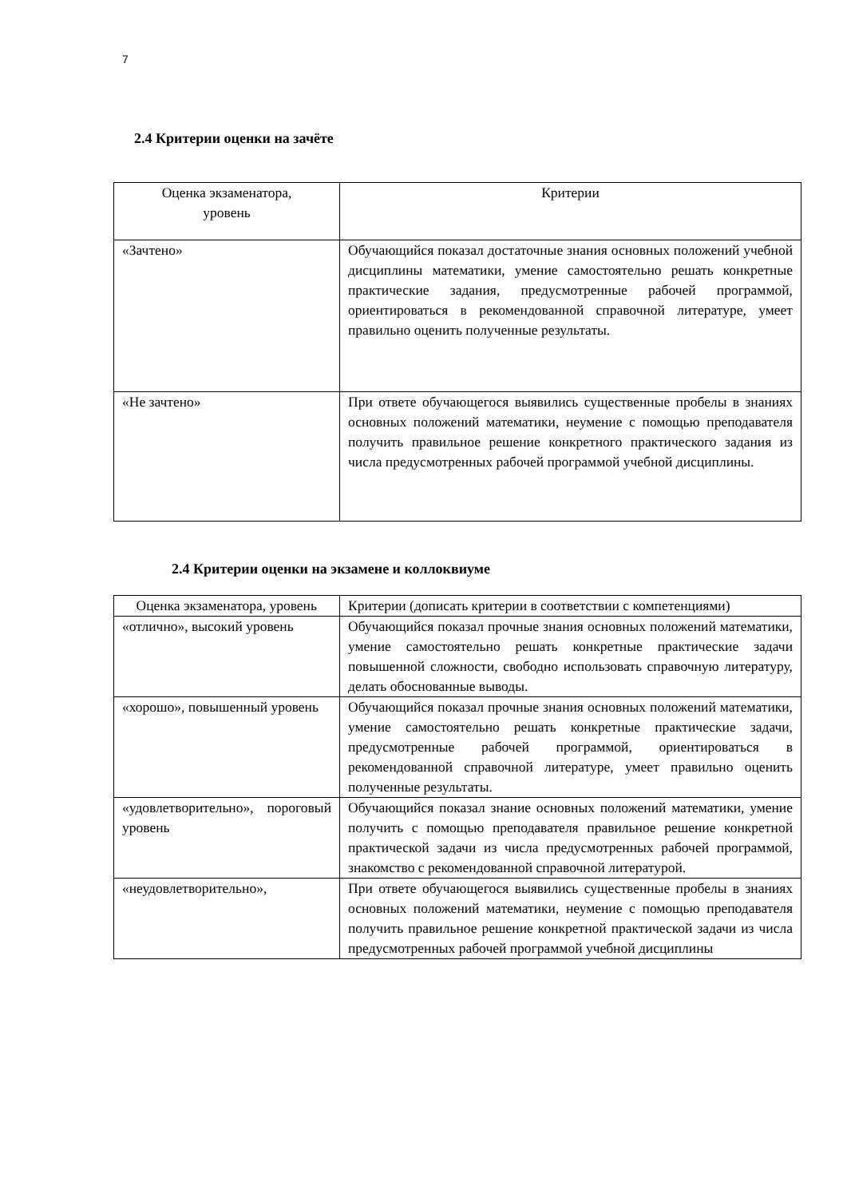7
2.4 Критерии оценки на зачёте
| Оценка экзаменатора, уровень | Критерии |
| «Зачтено» | Обучающийся показал достаточные знания основных положений учебной дисциплины математики, умение самостоятельно решать конкретные практические задания, предусмотренные рабочей программой, ориентироваться в рекомендованной справочной литературе, умеет правильно оценить полученные результаты. |
| «Не зачтено» | При ответе обучающегося выявились существенные пробелы в знаниях основных положений математики, неумение с помощью преподавателя получить правильное решение конкретного практического задания из числа предусмотренных рабочей программой учебной дисциплины. |
2.4 Критерии оценки на экзамене и коллоквиуме
| Оценка экзаменатора, уровень | Критерии (дописать критерии в соответствии с компетенциями) |
| «отлично», высокий уровень | Обучающийся показал прочные знания основных положений математики, умение самостоятельно решать конкретные практические задачи повышенной сложности, свободно использовать справочную литературу, делать обоснованные выводы. |
| «хорошо», повышенный уровень | Обучающийся показал прочные знания основных положений математики, умение самостоятельно решать конкретные практические задачи, предусмотренные рабочей программой, ориентироваться в рекомендованной справочной литературе, умеет правильно оценить полученные результаты. |
| «удовлетворительно», пороговый уровень | Обучающийся показал знание основных положений математики, умение получить с помощью преподавателя правильное решение конкретной практической задачи из числа предусмотренных рабочей программой, знакомство с рекомендованной справочной литературой. |
| «неудовлетворительно», | При ответе обучающегося выявились существенные пробелы в знаниях основных положений математики, неумение с помощью преподавателя получить правильное решение конкретной практической задачи из числа предусмотренных рабочей программой учебной дисциплины |